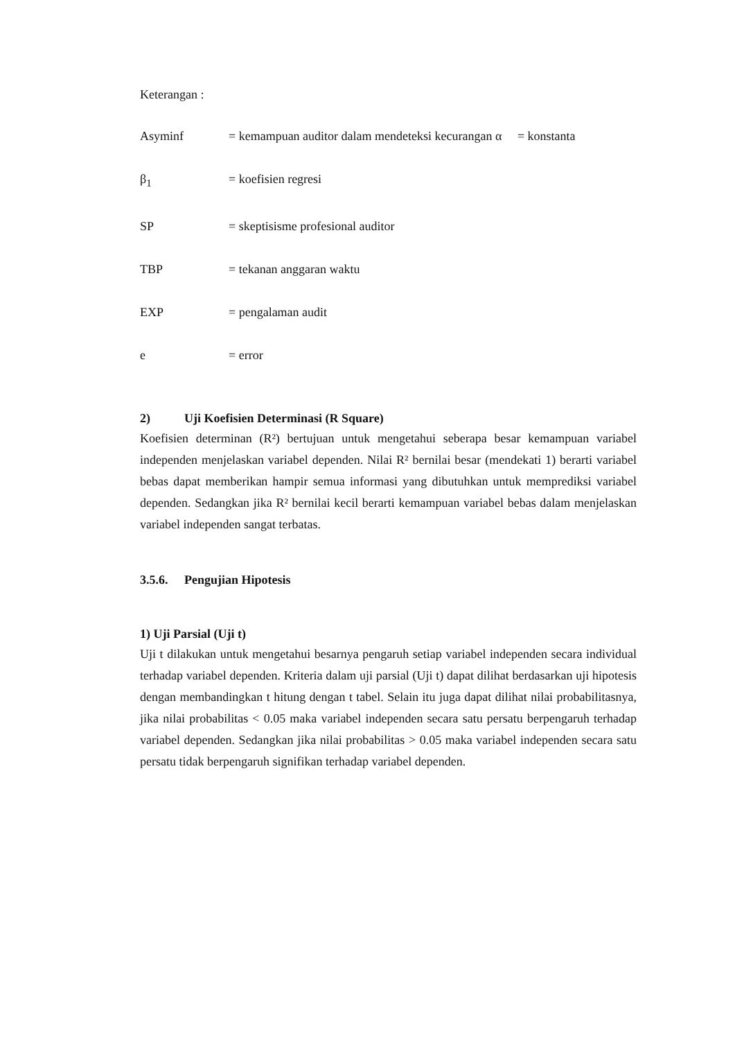Keterangan :
Asyminf = kemampuan auditor dalam mendeteksi kecurangan α = konstanta
β<sub>1</sub> = koefisien regresi
SP = skeptisisme profesional auditor
TBP = tekanan anggaran waktu
EXP = pengalaman audit
e = error
2) Uji Koefisien Determinasi (R Square)
Koefisien determinan (R²) bertujuan untuk mengetahui seberapa besar kemampuan variabel independen menjelaskan variabel dependen. Nilai R² bernilai besar (mendekati 1) berarti variabel bebas dapat memberikan hampir semua informasi yang dibutuhkan untuk memprediksi variabel dependen. Sedangkan jika R² bernilai kecil berarti kemampuan variabel bebas dalam menjelaskan variabel independen sangat terbatas.
3.5.6. Pengujian Hipotesis
1) Uji Parsial (Uji t)
Uji t dilakukan untuk mengetahui besarnya pengaruh setiap variabel independen secara individual terhadap variabel dependen. Kriteria dalam uji parsial (Uji t) dapat dilihat berdasarkan uji hipotesis dengan membandingkan t hitung dengan t tabel. Selain itu juga dapat dilihat nilai probabilitasnya, jika nilai probabilitas < 0.05 maka variabel independen secara satu persatu berpengaruh terhadap variabel dependen. Sedangkan jika nilai probabilitas > 0.05 maka variabel independen secara satu persatu tidak berpengaruh signifikan terhadap variabel dependen.